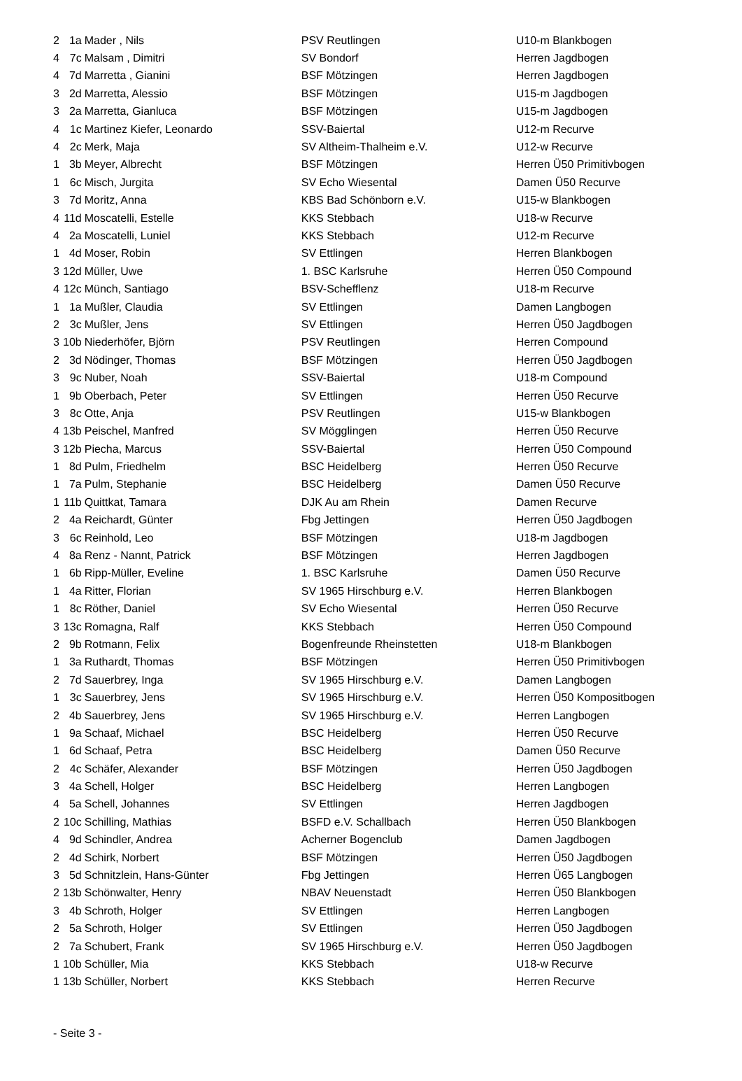| 2 | 1a | Mader , Nils | PSV Reutlingen | U10-m Blankbogen |
| 4 | 7c | Malsam , Dimitri | SV Bondorf | Herren Jagdbogen |
| 4 | 7d | Marretta , Gianini | BSF Mötzingen | Herren Jagdbogen |
| 3 | 2d | Marretta, Alessio | BSF Mötzingen | U15-m Jagdbogen |
| 3 | 2a | Marretta, Gianluca | BSF Mötzingen | U15-m Jagdbogen |
| 4 | 1c | Martinez Kiefer, Leonardo | SSV-Baiertal | U12-m Recurve |
| 4 | 2c | Merk, Maja | SV Altheim-Thalheim e.V. | U12-w Recurve |
| 1 | 3b | Meyer, Albrecht | BSF Mötzingen | Herren Ü50 Primitivbogen |
| 1 | 6c | Misch, Jurgita | SV Echo Wiesental | Damen Ü50 Recurve |
| 3 | 7d | Moritz, Anna | KBS Bad Schönborn e.V. | U15-w Blankbogen |
| 4 | 11d | Moscatelli, Estelle | KKS Stebbach | U18-w Recurve |
| 4 | 2a | Moscatelli, Luniel | KKS Stebbach | U12-m Recurve |
| 1 | 4d | Moser, Robin | SV Ettlingen | Herren Blankbogen |
| 3 | 12d | Müller, Uwe | 1. BSC Karlsruhe | Herren Ü50 Compound |
| 4 | 12c | Münch, Santiago | BSV-Schefflenz | U18-m Recurve |
| 1 | 1a | Mußler, Claudia | SV Ettlingen | Damen Langbogen |
| 2 | 3c | Mußler, Jens | SV Ettlingen | Herren Ü50 Jagdbogen |
| 3 | 10b | Niederhöfer, Björn | PSV Reutlingen | Herren Compound |
| 2 | 3d | Nödinger, Thomas | BSF Mötzingen | Herren Ü50 Jagdbogen |
| 3 | 9c | Nuber, Noah | SSV-Baiertal | U18-m Compound |
| 1 | 9b | Oberbach, Peter | SV Ettlingen | Herren Ü50 Recurve |
| 3 | 8c | Otte, Anja | PSV Reutlingen | U15-w Blankbogen |
| 4 | 13b | Peischel, Manfred | SV Mögglingen | Herren Ü50 Recurve |
| 3 | 12b | Piecha, Marcus | SSV-Baiertal | Herren Ü50 Compound |
| 1 | 8d | Pulm, Friedhelm | BSC Heidelberg | Herren Ü50 Recurve |
| 1 | 7a | Pulm, Stephanie | BSC Heidelberg | Damen Ü50 Recurve |
| 1 | 11b | Quittkat, Tamara | DJK Au am Rhein | Damen Recurve |
| 2 | 4a | Reichardt, Günter | Fbg Jettingen | Herren Ü50 Jagdbogen |
| 3 | 6c | Reinhold, Leo | BSF Mötzingen | U18-m Jagdbogen |
| 4 | 8a | Renz - Nannt, Patrick | BSF Mötzingen | Herren Jagdbogen |
| 1 | 6b | Ripp-Müller, Eveline | 1. BSC Karlsruhe | Damen Ü50 Recurve |
| 1 | 4a | Ritter, Florian | SV 1965 Hirschburg e.V. | Herren Blankbogen |
| 1 | 8c | Röther, Daniel | SV Echo Wiesental | Herren Ü50 Recurve |
| 3 | 13c | Romagna, Ralf | KKS Stebbach | Herren Ü50 Compound |
| 2 | 9b | Rotmann, Felix | Bogenfreunde Rheinstetten | U18-m Blankbogen |
| 1 | 3a | Ruthardt, Thomas | BSF Mötzingen | Herren Ü50 Primitivbogen |
| 2 | 7d | Sauerbrey, Inga | SV 1965 Hirschburg e.V. | Damen Langbogen |
| 1 | 3c | Sauerbrey, Jens | SV 1965 Hirschburg e.V. | Herren Ü50 Kompositbogen |
| 2 | 4b | Sauerbrey, Jens | SV 1965 Hirschburg e.V. | Herren Langbogen |
| 1 | 9a | Schaaf, Michael | BSC Heidelberg | Herren Ü50 Recurve |
| 1 | 6d | Schaaf, Petra | BSC Heidelberg | Damen Ü50 Recurve |
| 2 | 4c | Schäfer, Alexander | BSF Mötzingen | Herren Ü50 Jagdbogen |
| 3 | 4a | Schell, Holger | BSC Heidelberg | Herren Langbogen |
| 4 | 5a | Schell, Johannes | SV Ettlingen | Herren Jagdbogen |
| 2 | 10c | Schilling, Mathias | BSFD e.V. Schallbach | Herren Ü50 Blankbogen |
| 4 | 9d | Schindler, Andrea | Acherner Bogenclub | Damen Jagdbogen |
| 2 | 4d | Schirk, Norbert | BSF Mötzingen | Herren Ü50 Jagdbogen |
| 3 | 5d | Schnitzlein, Hans-Günter | Fbg Jettingen | Herren Ü65 Langbogen |
| 2 | 13b | Schönwalter, Henry | NBAV Neuenstadt | Herren Ü50 Blankbogen |
| 3 | 4b | Schroth, Holger | SV Ettlingen | Herren Langbogen |
| 2 | 5a | Schroth, Holger | SV Ettlingen | Herren Ü50 Jagdbogen |
| 2 | 7a | Schubert, Frank | SV 1965 Hirschburg e.V. | Herren Ü50 Jagdbogen |
| 1 | 10b | Schüller, Mia | KKS Stebbach | U18-w Recurve |
| 1 | 13b | Schüller, Norbert | KKS Stebbach | Herren Recurve |
- Seite 3 -